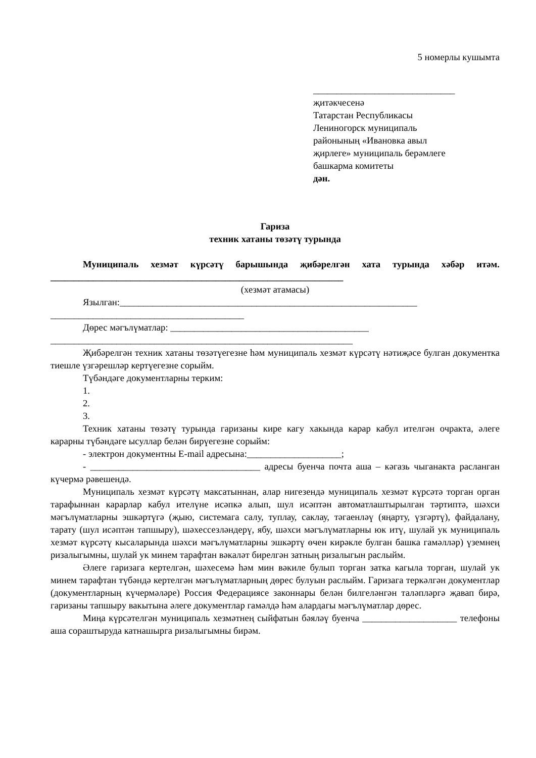5 номерлы кушымта
______________________________
җитәкчесенә
Татарстан Республикасы
Лениногорск муниципаль
районының «Ивановка авыл
җирлеге» муниципаль берәмлеге
башкарма комитеты
дән.
Гариза
техник хатаны төзәтү турында
Муниципаль хезмәт күрсәтү барышында җибәрелгән хата турында хәбәр итәм. ______________________________________________________________
(хезмәт атамасы)
Язылган:_______________________________________________________________
_________________________________________
Дөрес мәгълүматлар: __________________________________________
________________________________________________________________
Җибәрелгән техник хатаны төзәтүегезне һәм муниципаль хезмәт күрсәтү нәтиҗәсе булган документка тиешле үзгәрешләр кертүегезне сорыйм.
Түбәндәге документларны терким:
1.
2.
3.
Техник хатаны төзәтү турында гаризаны кире кагу хакында карар кабул ителгән очракта, әлеге карарны түбәндәге ысуллар белән бирүегезне сорыйм:
- электрон документны E-mail адресына:____________________;
- ____________________________________ адресы буенча почта аша – кәгазь чыганакта расланган күчермә рәвешендә.
Муниципаль хезмәт күрсәтү максатыннан, алар нигезендә муниципаль хезмәт күрсәтә торган орган тарафыннан карарлар кабул ителүне исәпкә алып, шул исәптән автоматлаштырылган тәртиптә, шәхси мәгълүматларны эшкәртүгә (җыю, системага салу, туплау, саклау, тәгаенләү (яңарту, үзгәртү), файдалану, тарату (шул исәптән тапшыру), шәхессезләндерү, ябу, шәхси мәгълүматларны юк итү, шулай ук муниципаль хезмәт күрсәтү кысаларында шәхси мәгълүматларны эшкәртү өчен кирәкле булган башка гамәлләр) үземнең ризалыгымны, шулай ук минем тарафтан вәкаләт бирелгән затның ризалыгын раслыйм.
Әлеге гаризага кертелгән, шәхесемә һәм мин вәкиле булып торган затка кагыла торган, шулай ук минем тарафтан түбәндә кертелгән мәгълүматларның дөрес булуын раслыйм. Гаризага теркәлгән документлар (документларның күчермәләре) Россия Федерациясе законнары белән билгеләнгән таләпләргә җавап бирә, гаризаны тапшыру вакытына әлеге документлар гамәлдә һәм алардагы мәгълүматлар дөрес.
Миңа күрсәтелгән муниципаль хезмәтнең сыйфатын бәяләү буенча ____________________ телефоны аша сораштыруда катнашырга ризалыгымны бирәм.